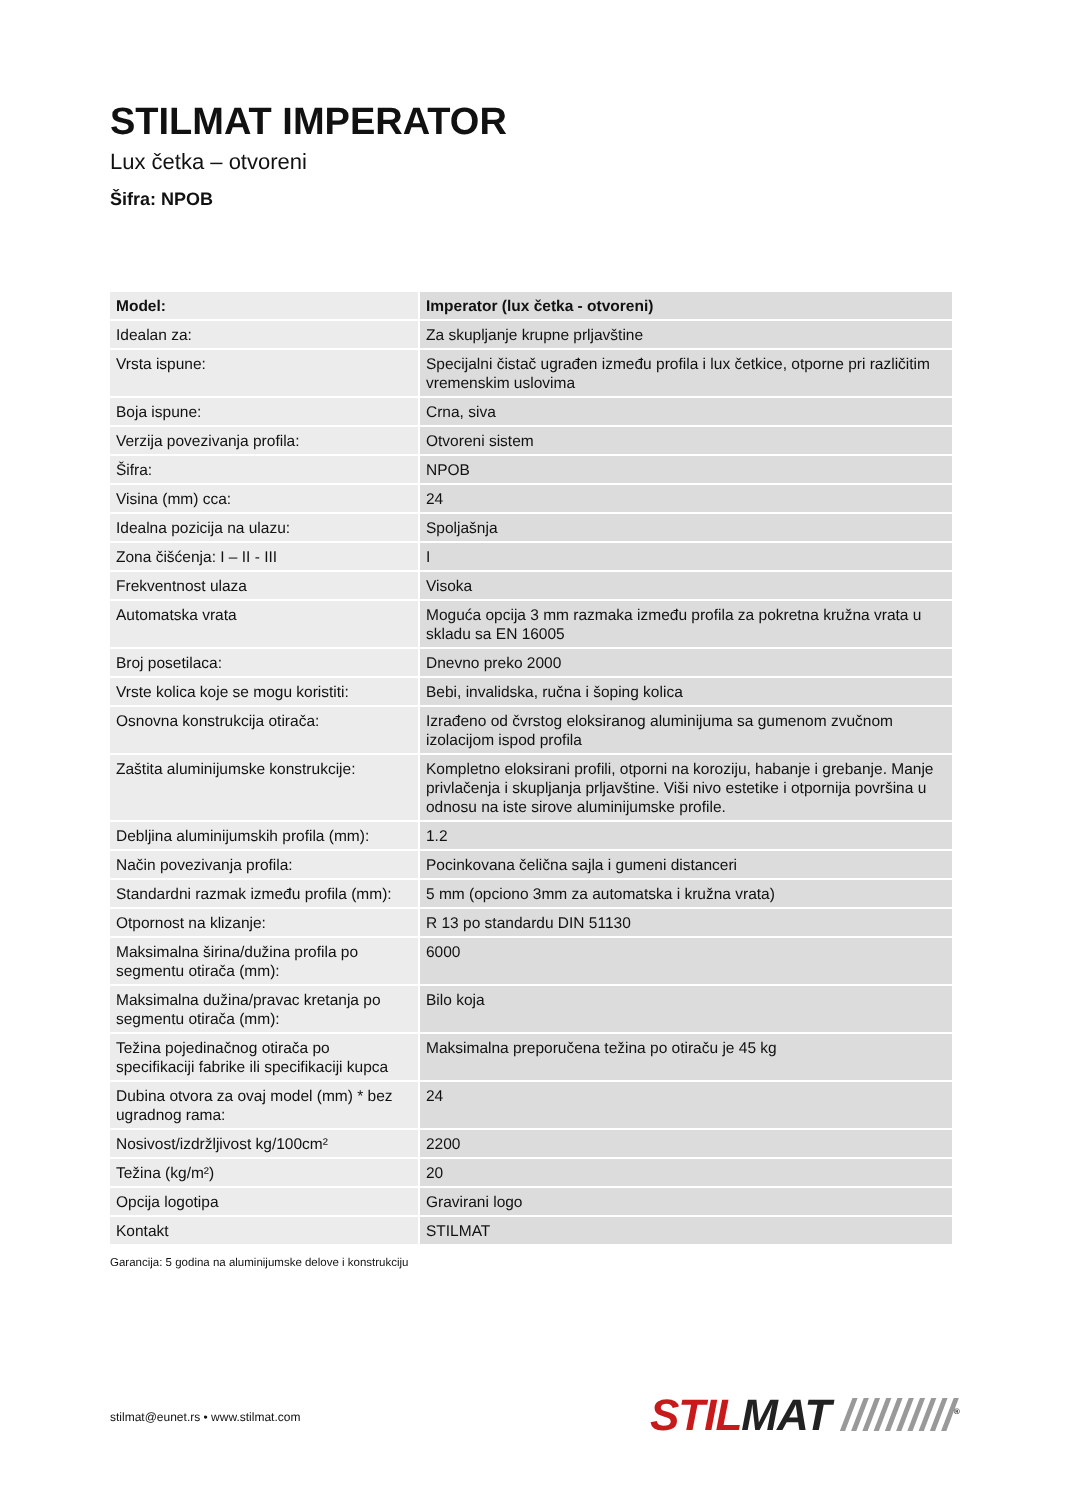STILMAT IMPERATOR
Lux četka – otvoreni
Šifra: NPOB
| Model: | Imperator (lux četka - otvoreni) |
| --- | --- |
| Idealan za: | Za skupljanje krupne prljavštine |
| Vrsta ispune: | Specijalni čistač ugrađen između profila i lux četkice, otporne pri različitim vremenskim uslovima |
| Boja ispune: | Crna, siva |
| Verzija povezivanja profila: | Otvoreni sistem |
| Šifra: | NPOB |
| Visina (mm) cca: | 24 |
| Idealna pozicija na ulazu: | Spoljašnja |
| Zona čišćenja: I – II - III | I |
| Frekventnost ulaza | Visoka |
| Automatska vrata | Moguća opcija 3 mm razmaka između profila za pokretna kružna vrata u skladu sa EN 16005 |
| Broj posetilaca: | Dnevno preko 2000 |
| Vrste kolica koje se mogu koristiti: | Bebi, invalidska, ručna i šoping kolica |
| Osnovna konstrukcija otirača: | Izrađeno od čvrstog eloksiranog aluminijuma sa gumenom zvučnom izolacijom ispod profila |
| Zaštita aluminijumske konstrukcije: | Kompletno eloksirani profili, otporni na koroziju, habanje i grebanje. Manje privlačenja i skupljanja prljavštine. Viši nivo estetike i otpornija površina u odnosu na iste sirove aluminijumske profile. |
| Debljina aluminijumskih profila (mm): | 1.2 |
| Način povezivanja profila: | Pocinkovana čelična sajla i gumeni distanceri |
| Standardni razmak između profila (mm): | 5 mm (opciono 3mm za automatska i kružna vrata) |
| Otpornost na klizanje: | R 13 po standardu DIN 51130 |
| Maksimalna širina/dužina profila po segmentu otirača (mm): | 6000 |
| Maksimalna dužina/pravac kretanja po segmentu otirača (mm): | Bilo koja |
| Težina pojedinačnog otirača po specifikaciji fabrike ili specifikaciji kupca | Maksimalna preporučena težina po otiraču je 45 kg |
| Dubina otvora za ovaj model (mm) * bez ugradnog rama: | 24 |
| Nosivost/izdržljivost kg/100cm² | 2200 |
| Težina (kg/m²) | 20 |
| Opcija logotipa | Gravirani logo |
| Kontakt | STILMAT |
Garancija: 5 godina na aluminijumske delove i konstrukciju
stilmat@eunet.rs • www.stilmat.com
STILMAT //////////<sup>®</sup>